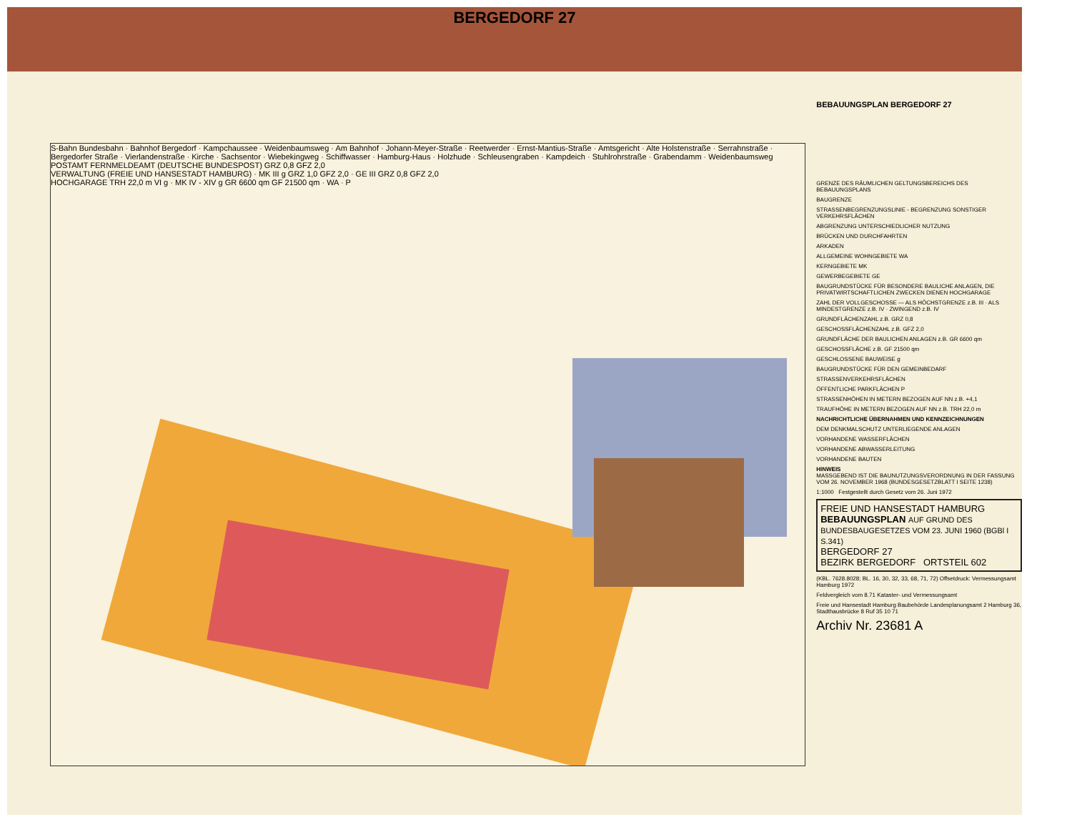BERGEDORF 27
S-Bahn Bundesbahn · Bahnhof Bergedorf · Kampchaussee · Weidenbaumsweg · Am Bahnhof · Johann-Meyer-Straße · Reetwerder · Ernst-Mantius-Straße · Amtsgericht · Alte Holstenstraße · Serrahnstraße · Bergedorfer Straße · Vierlandenstraße · Kirche · Sachsentor · Wiebekingweg · Schiffwasser · Hamburg-Haus · Holzhude · Schleusengraben · Kampdeich · Stuhlrohrstraße · Grabendamm · Weidenbaumsweg
POSTAMT FERNMELDEAMT (DEUTSCHE BUNDESPOST) GRZ 0,8 GFZ 2,0
VERWALTUNG (FREIE UND HANSESTADT HAMBURG) · MK III g GRZ 1,0 GFZ 2,0 · GE III GRZ 0,8 GFZ 2,0
HOCHGARAGE TRH 22,0 m VI g · MK IV - XIV g GR 6600 qm GF 21500 qm · WA · P
BEBAUUNGSPLAN BERGEDORF 27
GRENZE DES RÄUMLICHEN GELTUNGSBEREICHS DES BEBAUUNGSPLANS
BAUGRENZE
STRASSENBEGRENZUNGSLINIE - BEGRENZUNG SONSTIGER VERKEHRSFLÄCHEN
ABGRENZUNG UNTERSCHIEDLICHER NUTZUNG
BRÜCKEN UND DURCHFAHRTEN
ARKADEN
ALLGEMEINE WOHNGEBIETE WA
KERNGEBIETE MK
GEWERBEGEBIETE GE
BAUGRUNDSTÜCKE FÜR BESONDERE BAULICHE ANLAGEN, DIE PRIVATWIRTSCHAFTLICHEN ZWECKEN DIENEN HOCHGARAGE
ZAHL DER VOLLGESCHOSSE — ALS HÖCHSTGRENZE z.B. III · ALS MINDESTGRENZE z.B. IV · ZWINGEND z.B. IV
GRUNDFLÄCHENZAHL z.B. GRZ 0,8
GESCHOSSFLÄCHENZAHL z.B. GFZ 2,0
GRUNDFLÄCHE DER BAULICHEN ANLAGEN z.B. GR 6600 qm
GESCHOSSFLÄCHE z.B. GF 21500 qm
GESCHLOSSENE BAUWEISE g
BAUGRUNDSTÜCKE FÜR DEN GEMEINBEDARF
STRASSENVERKEHRSFLÄCHEN
ÖFFENTLICHE PARKFLÄCHEN P
STRASSENHÖHEN IN METERN BEZOGEN AUF NN z.B. +4,1
TRAUFHÖHE IN METERN BEZOGEN AUF NN z.B. TRH 22,0 m
NACHRICHTLICHE ÜBERNAHMEN UND KENNZEICHNUNGEN
DEM DENKMALSCHUTZ UNTERLIEGENDE ANLAGEN
VORHANDENE WASSERFLÄCHEN
VORHANDENE ABWASSERLEITUNG
VORHANDENE BAUTEN
HINWEIS
MASSGEBEND IST DIE BAUNUTZUNGSVERORDNUNG IN DER FASSUNG VOM 26. NOVEMBER 1968 (BUNDESGESETZBLATT I SEITE 1238)
1:1000 Festgestellt durch Gesetz vom 26. Juni 1972
FREIE UND HANSESTADT HAMBURG
BEBAUUNGSPLAN AUF GRUND DES BUNDESBAUGESETZES VOM 23. JUNI 1960 (BGBl I S.341)
BERGEDORF 27
BEZIRK BERGEDORF ORTSTEIL 602
(KBL. 7628.8028; BL. 16, 30, 32, 33, 68, 71, 72) Offsetdruck: Vermessungsamt Hamburg 1972
Feldvergleich vom 8.71 Kataster- und Vermessungsamt
Freie und Hansestadt Hamburg Baubehörde Landesplanungsamt 2 Hamburg 36, Stadthausbrücke 8 Ruf 35 10 71
Archiv Nr. 23681 A